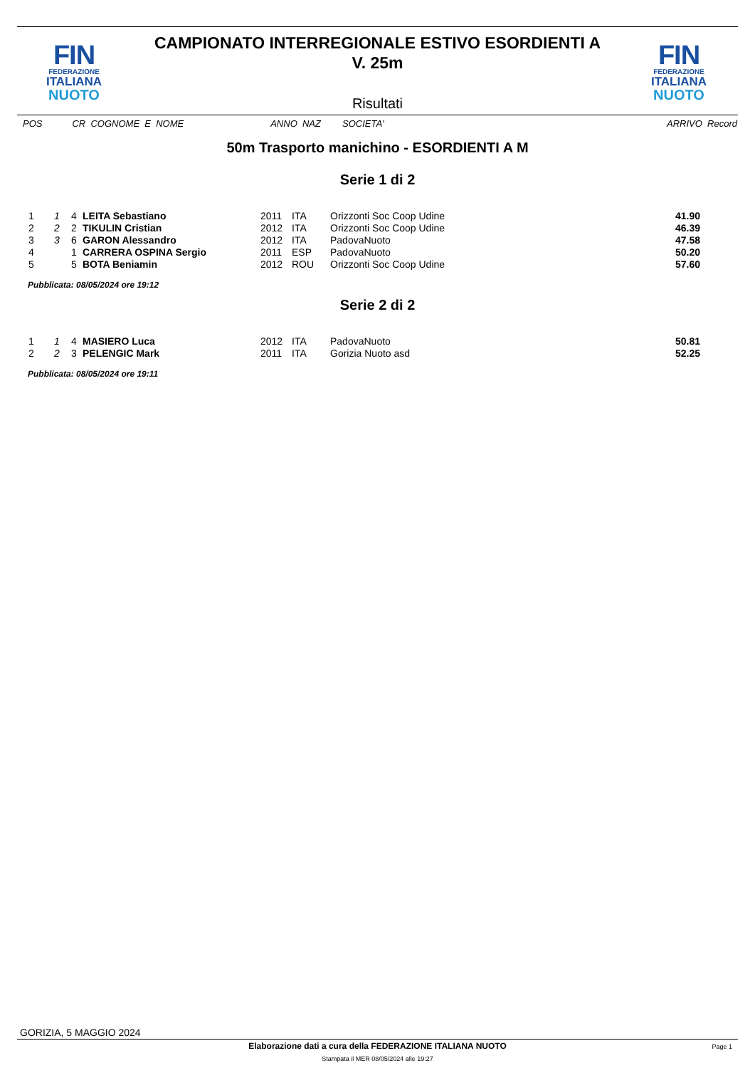FIN
FEDERAZIONE
ITALIANA
NUOTO
FIN
FEDERAZIONE
ITALIANA
NUOTO
CAMPIONATO INTERREGIONALE ESTIVO ESORDIENTI A
V. 25m
Risultati
POS CR COGNOME E NOME ANNO NAZ SOCIETA' ARRIVO Record
50m Trasporto manichino - ESORDIENTI A M
Serie 1 di 2
| 1 | 1 | 4 | LEITA Sebastiano | 2011 | ITA | Orizzonti Soc Coop Udine | 41.90 |
| 2 | 2 | 2 | TIKULIN Cristian | 2012 | ITA | Orizzonti Soc Coop Udine | 46.39 |
| 3 | 3 | 6 | GARON Alessandro | 2012 | ITA | PadovaNuoto | 47.58 |
| 4 | | 1 | CARRERA OSPINA Sergio | 2011 | ESP | PadovaNuoto | 50.20 |
| 5 | | 5 | BOTA Beniamin | 2012 | ROU | Orizzonti Soc Coop Udine | 57.60 |
Pubblicata: 08/05/2024 ore 19:12
Serie 2 di 2
| 1 | 1 | 4 | MASIERO Luca | 2012 | ITA | PadovaNuoto | 50.81 |
| 2 | 2 | 3 | PELENGIC Mark | 2011 | ITA | Gorizia Nuoto asd | 52.25 |
Pubblicata: 08/05/2024 ore 19:11
GORIZIA, 5 MAGGIO 2024
Elaborazione dati a cura della FEDERAZIONE ITALIANA NUOTO
Page 1
Stampata il MER 08/05/2024 alle 19:27